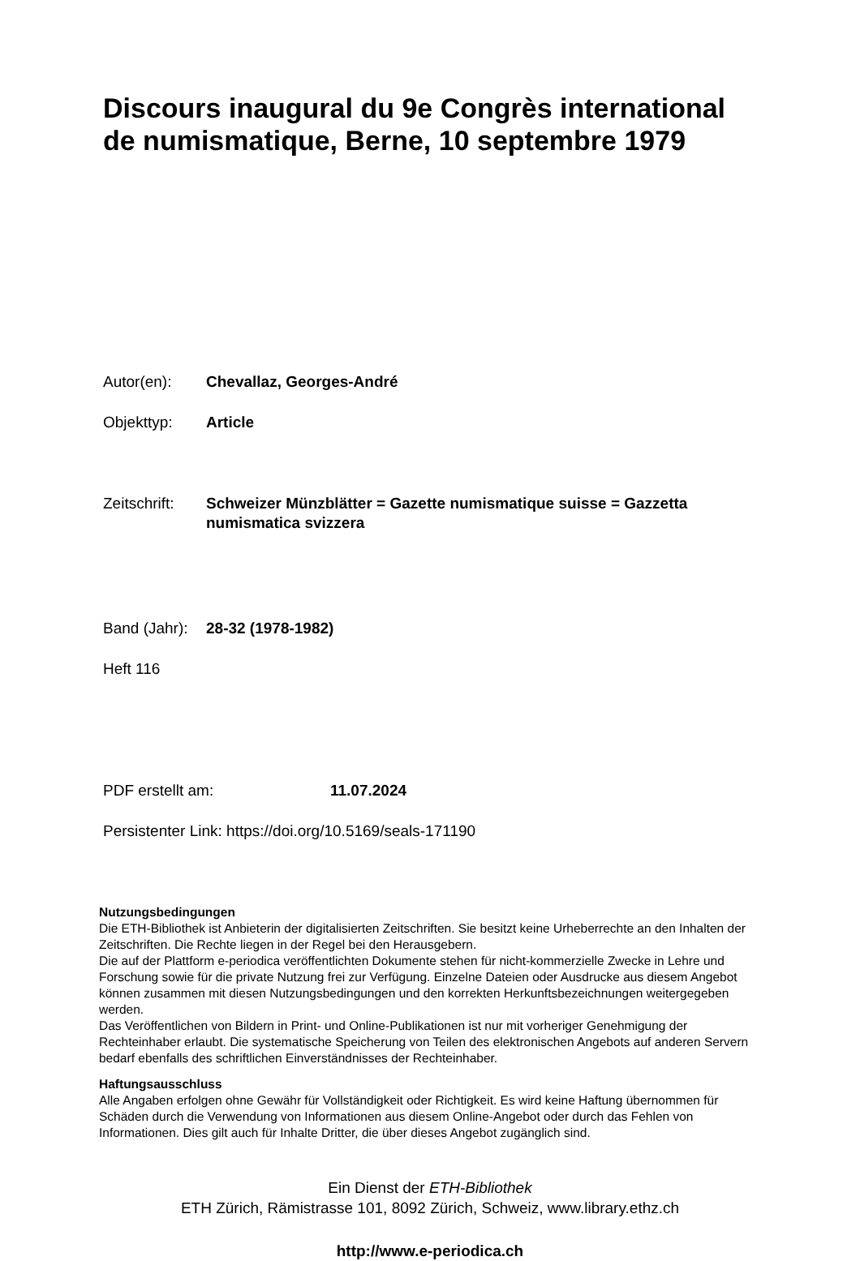Discours inaugural du 9e Congrès international de numismatique, Berne, 10 septembre 1979
Autor(en): Chevallaz, Georges-André
Objekttyp: Article
Zeitschrift:
Schweizer Münzblätter = Gazette numismatique suisse = Gazzetta numismatica svizzera
Band (Jahr):
28-32 (1978-1982)
Heft 116
PDF erstellt am: 11.07.2024
Persistenter Link: https://doi.org/10.5169/seals-171190
Nutzungsbedingungen
Die ETH-Bibliothek ist Anbieterin der digitalisierten Zeitschriften. Sie besitzt keine Urheberrechte an den Inhalten der Zeitschriften. Die Rechte liegen in der Regel bei den Herausgebern.
Die auf der Plattform e-periodica veröffentlichten Dokumente stehen für nicht-kommerzielle Zwecke in Lehre und Forschung sowie für die private Nutzung frei zur Verfügung. Einzelne Dateien oder Ausdrucke aus diesem Angebot können zusammen mit diesen Nutzungsbedingungen und den korrekten Herkunftsbezeichnungen weitergegeben werden.
Das Veröffentlichen von Bildern in Print- und Online-Publikationen ist nur mit vorheriger Genehmigung der Rechteinhaber erlaubt. Die systematische Speicherung von Teilen des elektronischen Angebots auf anderen Servern bedarf ebenfalls des schriftlichen Einverständnisses der Rechteinhaber.
Haftungsausschluss
Alle Angaben erfolgen ohne Gewähr für Vollständigkeit oder Richtigkeit. Es wird keine Haftung übernommen für Schäden durch die Verwendung von Informationen aus diesem Online-Angebot oder durch das Fehlen von Informationen. Dies gilt auch für Inhalte Dritter, die über dieses Angebot zugänglich sind.
Ein Dienst der ETH-Bibliothek
ETH Zürich, Rämistrasse 101, 8092 Zürich, Schweiz, www.library.ethz.ch
http://www.e-periodica.ch